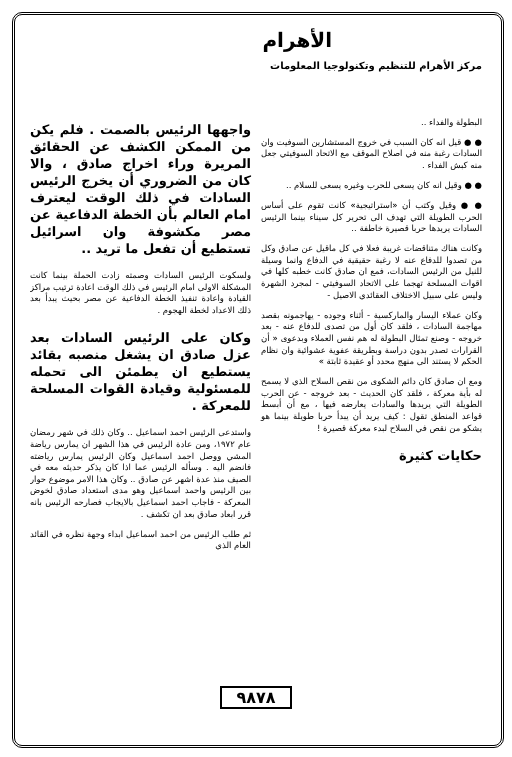الأهرام
مركز الأهرام للتنظيم وتكنولوجيا المعلومات
البطولة والفداء ..
● ● قيل انه كان السبب في خروج المستشارين السوفيت وان السادات رغبة منه في اصلاح الموقف مع الاتحاد السوفيتي جعل منه كبش الفداء .
● ● وقيل انه كان يسعى للحرب وغيره يسعى للسلام ..
● ● وقيل وكتب أن «استراتيجية» كانت تقوم على أساس الحرب الطويلة التي تهدف الى تحرير كل سيناء بينما الرئيس السادات يريدها حربا قصيرة خاطفة ..
وكانت هناك متناقضات غريبة فعلا في كل ماقيل عن صادق وكل من تصدوا للدفاع عنه لا رغبة حقيقية في الدفاع وانما وسيلة للنيل من الرئيس السادات، فمع ان صادق كانت خطبه كلها في اقوات المسلحة تهجما على الاتحاد السوفيتي - لمجرد الشهرة وليس على سبيل الاختلاف العقائدي الاصيل -
وكان عملاء اليسار والماركسية - أثناء وجوده - يهاجمونه بقصد مهاجمة السادات ، فلقد كان أول من تصدى للدفاع عنه - بعد خروجه - وصنع تمثال البطولة له هم نفس العملاء وبدعوى « أن القرارات تصدر بدون دراسة وبطريقة عفوية عشوائية وان نظام الحكم لا يستند الى منهج محدد أو عقيدة ثابتة »
ومع ان صادق كان دائم الشكوى من نقص السلاح الذي لا يسمح له بأية معركة ، فلقد كان الحديث - بعد خروجه - عن الحرب الطويلة التي يريدها والسادات يعارضه فيها ، مع أن أبسط قواعد المنطق تقول : كيف يريد أن يبدأ حربا طويلة بينما هو يشكو من نقص في السلاح لبدء معركة قصيرة !
حكايات كثيرة
واجهها الرئيس بالصمت . فلم يكن من الممكن الكشف عن الحقائق المريرة وراء اخراج صادق ، والا كان من الضروري أن يخرج الرئيس السادات في ذلك الوقت ليعترف امام العالم بأن الخطة الدفاعية عن مصر مكشوفة وان اسرائيل تستطيع أن تفعل ما تريد ..
ولسكوت الرئيس السادات وصمته زادت الحملة بينما كانت المشكلة الاولى امام الرئيس في ذلك الوقت اعادة ترتيب مراكز القيادة واعادة تنفيذ الخطة الدفاعية عن مصر بحيث يبدأ بعد ذلك الاعداد لخطة الهجوم .
وكان على الرئيس السادات بعد عزل صادق ان يشغل منصبه بقائد يستطيع ان يطمئن الى تحمله للمسئولية وقيادة القوات المسلحة للمعركة .
واستدعى الرئيس احمد اسماعيل .. وكان ذلك في شهر رمضان عام ١٩٧٢، ومن عادة الرئيس في هذا الشهر ان يمارس رياضة المشي ووصل احمد اسماعيل وكان الرئيس يمارس رياضته فانضم اليه . وسأله الرئيس عما اذا كان يذكر حديثه معه في الصيف منذ عدة اشهر عن صادق .. وكان هذا الامر موضوع حوار بين الرئيس واحمد اسماعيل وهو مدى استعداد صادق لخوض المعركة - فاجاب احمد اسماعيل بالايجاب فصارحه الرئيس بانه قرر ابعاد صادق بعد ان تكشف .
ثم طلب الرئيس من احمد اسماعيل ابداء وجهة نظره في القائد العام الذي
٩٨٧٨